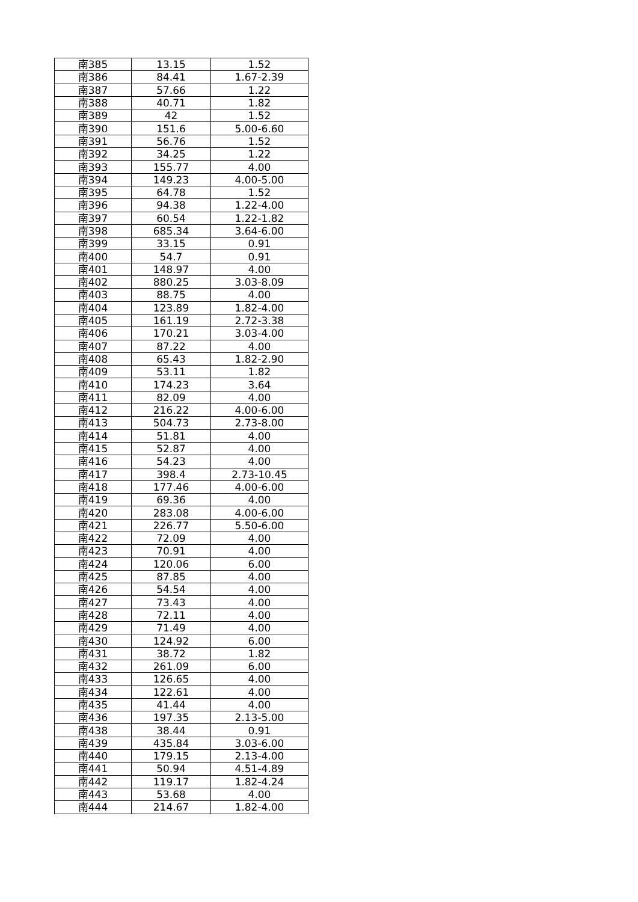| 南385 | 13.15 | 1.52 |
| 南386 | 84.41 | 1.67-2.39 |
| 南387 | 57.66 | 1.22 |
| 南388 | 40.71 | 1.82 |
| 南389 | 42 | 1.52 |
| 南390 | 151.6 | 5.00-6.60 |
| 南391 | 56.76 | 1.52 |
| 南392 | 34.25 | 1.22 |
| 南393 | 155.77 | 4.00 |
| 南394 | 149.23 | 4.00-5.00 |
| 南395 | 64.78 | 1.52 |
| 南396 | 94.38 | 1.22-4.00 |
| 南397 | 60.54 | 1.22-1.82 |
| 南398 | 685.34 | 3.64-6.00 |
| 南399 | 33.15 | 0.91 |
| 南400 | 54.7 | 0.91 |
| 南401 | 148.97 | 4.00 |
| 南402 | 880.25 | 3.03-8.09 |
| 南403 | 88.75 | 4.00 |
| 南404 | 123.89 | 1.82-4.00 |
| 南405 | 161.19 | 2.72-3.38 |
| 南406 | 170.21 | 3.03-4.00 |
| 南407 | 87.22 | 4.00 |
| 南408 | 65.43 | 1.82-2.90 |
| 南409 | 53.11 | 1.82 |
| 南410 | 174.23 | 3.64 |
| 南411 | 82.09 | 4.00 |
| 南412 | 216.22 | 4.00-6.00 |
| 南413 | 504.73 | 2.73-8.00 |
| 南414 | 51.81 | 4.00 |
| 南415 | 52.87 | 4.00 |
| 南416 | 54.23 | 4.00 |
| 南417 | 398.4 | 2.73-10.45 |
| 南418 | 177.46 | 4.00-6.00 |
| 南419 | 69.36 | 4.00 |
| 南420 | 283.08 | 4.00-6.00 |
| 南421 | 226.77 | 5.50-6.00 |
| 南422 | 72.09 | 4.00 |
| 南423 | 70.91 | 4.00 |
| 南424 | 120.06 | 6.00 |
| 南425 | 87.85 | 4.00 |
| 南426 | 54.54 | 4.00 |
| 南427 | 73.43 | 4.00 |
| 南428 | 72.11 | 4.00 |
| 南429 | 71.49 | 4.00 |
| 南430 | 124.92 | 6.00 |
| 南431 | 38.72 | 1.82 |
| 南432 | 261.09 | 6.00 |
| 南433 | 126.65 | 4.00 |
| 南434 | 122.61 | 4.00 |
| 南435 | 41.44 | 4.00 |
| 南436 | 197.35 | 2.13-5.00 |
| 南438 | 38.44 | 0.91 |
| 南439 | 435.84 | 3.03-6.00 |
| 南440 | 179.15 | 2.13-4.00 |
| 南441 | 50.94 | 4.51-4.89 |
| 南442 | 119.17 | 1.82-4.24 |
| 南443 | 53.68 | 4.00 |
| 南444 | 214.67 | 1.82-4.00 |